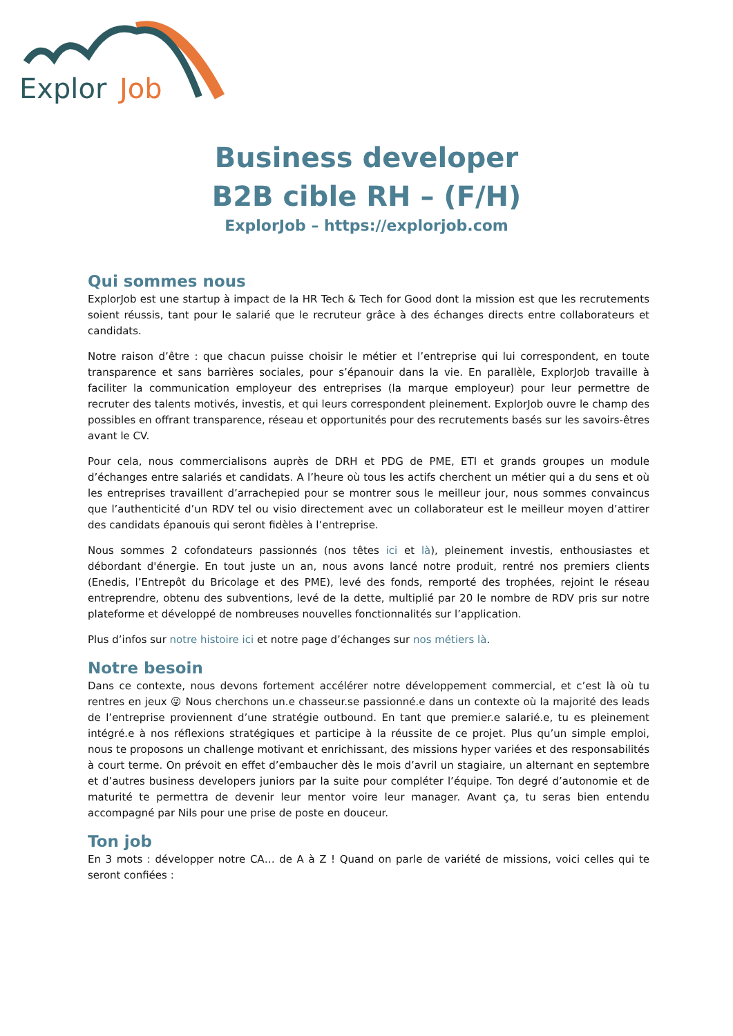Explor
Job
Business developer
B2B cible RH – (F/H)
ExplorJob – https://explorjob.com
Qui sommes nous
ExplorJob est une startup à impact de la HR Tech & Tech for Good dont la mission est que les recrutements soient réussis, tant pour le salarié que le recruteur grâce à des échanges directs entre collaborateurs et candidats.
Notre raison d’être : que chacun puisse choisir le métier et l’entreprise qui lui correspondent, en toute transparence et sans barrières sociales, pour s’épanouir dans la vie. En parallèle, ExplorJob travaille à faciliter la communication employeur des entreprises (la marque employeur) pour leur permettre de recruter des talents motivés, investis, et qui leurs correspondent pleinement. ExplorJob ouvre le champ des possibles en offrant transparence, réseau et opportunités pour des recrutements basés sur les savoirs-êtres avant le CV.
Pour cela, nous commercialisons auprès de DRH et PDG de PME, ETI et grands groupes un module d’échanges entre salariés et candidats. A l’heure où tous les actifs cherchent un métier qui a du sens et où les entreprises travaillent d’arrachepied pour se montrer sous le meilleur jour, nous sommes convaincus que l’authenticité d’un RDV tel ou visio directement avec un collaborateur est le meilleur moyen d’attirer des candidats épanouis qui seront fidèles à l’entreprise.
Nous sommes 2 cofondateurs passionnés (nos têtes ici et là), pleinement investis, enthousiastes et débordant d'énergie. En tout juste un an, nous avons lancé notre produit, rentré nos premiers clients (Enedis, l’Entrepôt du Bricolage et des PME), levé des fonds, remporté des trophées, rejoint le réseau entreprendre, obtenu des subventions, levé de la dette, multiplié par 20 le nombre de RDV pris sur notre plateforme et développé de nombreuses nouvelles fonctionnalités sur l’application.
Plus d’infos sur notre histoire ici et notre page d’échanges sur nos métiers là.
Notre besoin
Dans ce contexte, nous devons fortement accélérer notre développement commercial, et c’est là où tu rentres en jeux 😜 Nous cherchons un.e chasseur.se passionné.e dans un contexte où la majorité des leads de l’entreprise proviennent d’une stratégie outbound. En tant que premier.e salarié.e, tu es pleinement intégré.e à nos réflexions stratégiques et participe à la réussite de ce projet. Plus qu’un simple emploi, nous te proposons un challenge motivant et enrichissant, des missions hyper variées et des responsabilités à court terme. On prévoit en effet d’embaucher dès le mois d’avril un stagiaire, un alternant en septembre et d’autres business developers juniors par la suite pour compléter l’équipe. Ton degré d’autonomie et de maturité te permettra de devenir leur mentor voire leur manager. Avant ça, tu seras bien entendu accompagné par Nils pour une prise de poste en douceur.
Ton job
En 3 mots : développer notre CA… de A à Z ! Quand on parle de variété de missions, voici celles qui te seront confiées :